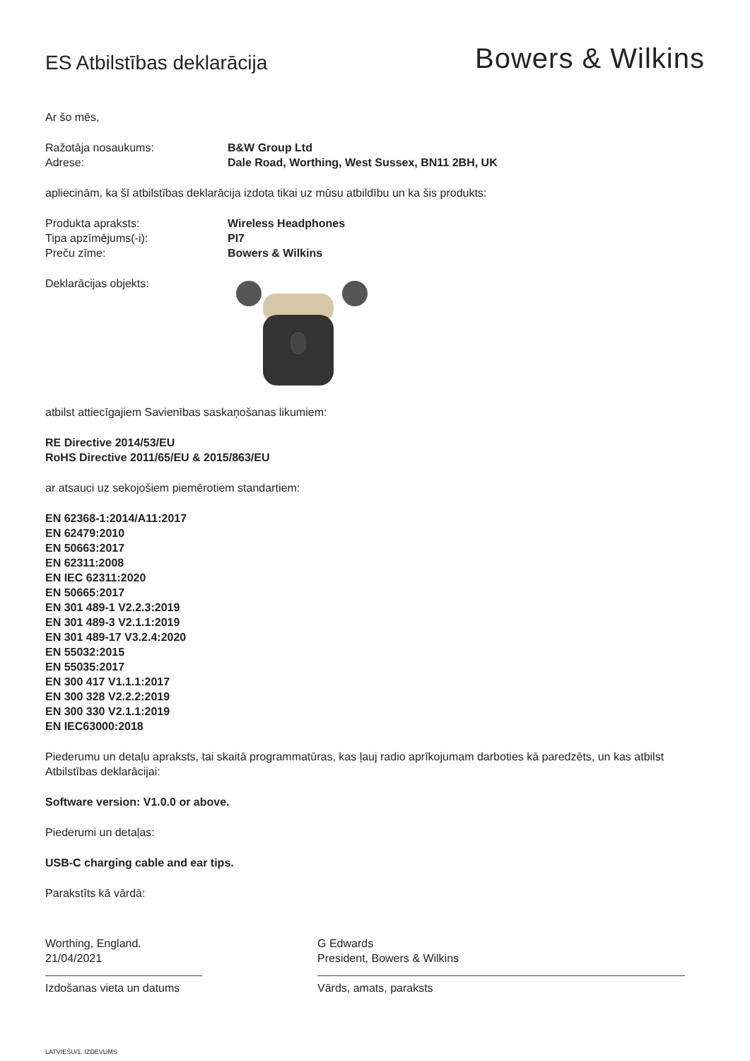ES Atbilstības deklarācija
Bowers & Wilkins
Ar šo mēs,
Ražotāja nosaukums: B&W Group Ltd
Adrese: Dale Road, Worthing, West Sussex, BN11 2BH, UK
apliecinām, ka šī atbilstības deklarācija izdota tikai uz mūsu atbildību un ka šis produkts:
Produkta apraksts: Wireless Headphones
Tipa apzīmējums(-i): PI7
Preču zīme: Bowers & Wilkins
Deklarācijas objekts:
atbilst attiecīgajiem Savienības saskaņošanas likumiem:
RE Directive 2014/53/EU
RoHS Directive 2011/65/EU & 2015/863/EU
ar atsauci uz sekojošiem piemērotiem standartiem:
EN 62368-1:2014/A11:2017
EN 62479:2010
EN 50663:2017
EN 62311:2008
EN IEC 62311:2020
EN 50665:2017
EN 301 489-1 V2.2.3:2019
EN 301 489-3 V2.1.1:2019
EN 301 489-17 V3.2.4:2020
EN 55032:2015
EN 55035:2017
EN 300 417 V1.1.1:2017
EN 300 328 V2.2.2:2019
EN 300 330 V2.1.1:2019
EN IEC63000:2018
Piederumu un detaļu apraksts, tai skaitā programmatūras, kas ļauj radio aprīkojumam darboties kā paredzēts, un kas atbilst Atbilstības deklarācijai:
Software version: V1.0.0 or above.
Piederumi un detaļas:
USB-C charging cable and ear tips.
Parakstīts kā vārdā:
Worthing, England.
21/04/2021
Izdošanas vieta un datums
G Edwards
President, Bowers & Wilkins
Vārds, amats, paraksts
LATVIEŠU/1. IZDEVUMS